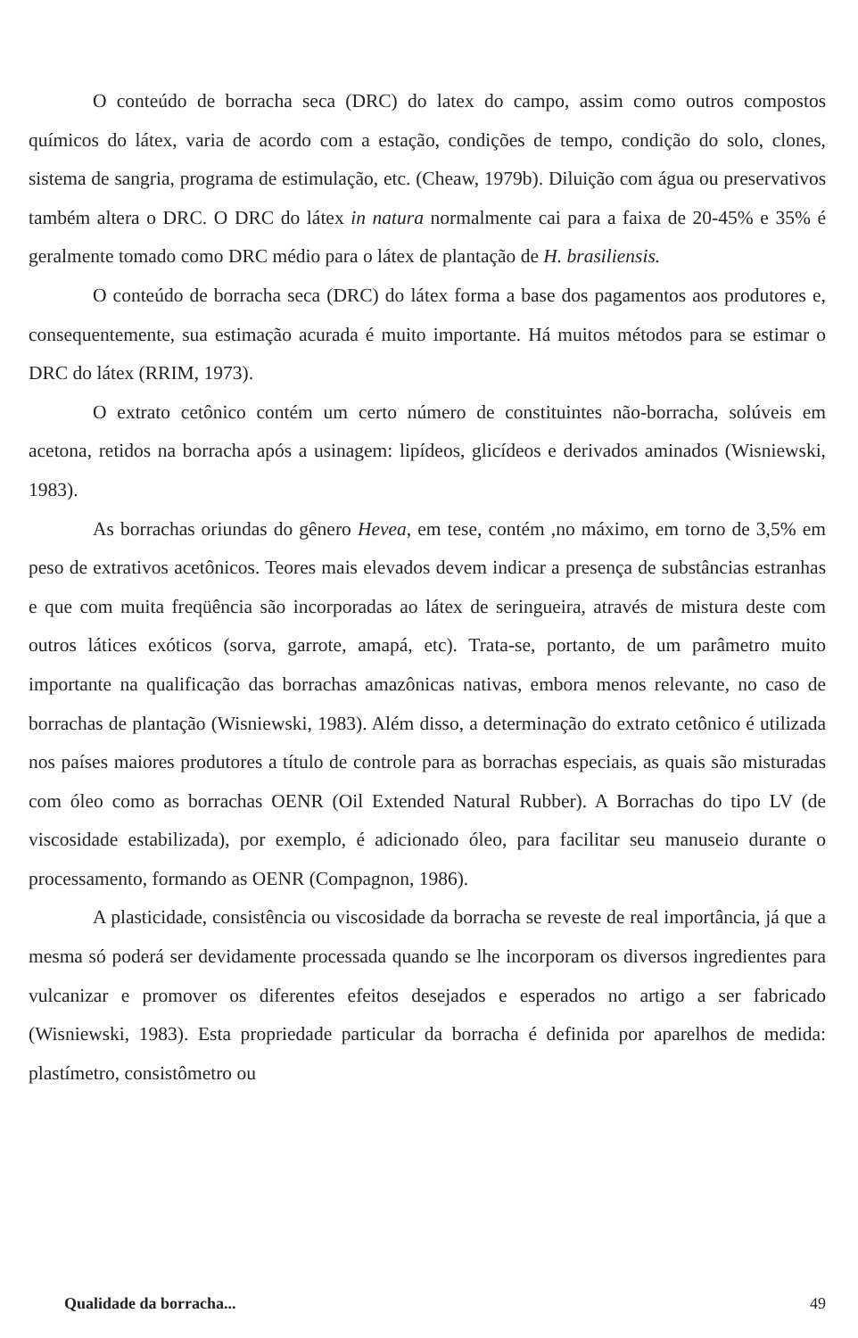O conteúdo de borracha seca (DRC) do latex do campo, assim como outros compostos químicos do látex, varia de acordo com a estação, condições de tempo, condição do solo, clones, sistema de sangria, programa de estimulação, etc. (Cheaw, 1979b). Diluição com água ou preservativos também altera o DRC. O DRC do látex in natura normalmente cai para a faixa de 20-45% e 35% é geralmente tomado como DRC médio para o látex de plantação de H. brasiliensis.
O conteúdo de borracha seca (DRC) do látex forma a base dos pagamentos aos produtores e, consequentemente, sua estimação acurada é muito importante. Há muitos métodos para se estimar o DRC do látex (RRIM, 1973).
O extrato cetônico contém um certo número de constituintes não-borracha, solúveis em acetona, retidos na borracha após a usinagem: lipídeos, glicídeos e derivados aminados (Wisniewski, 1983).
As borrachas oriundas do gênero Hevea, em tese, contém ,no máximo, em torno de 3,5% em peso de extrativos acetônicos. Teores mais elevados devem indicar a presença de substâncias estranhas e que com muita freqüência são incorporadas ao látex de seringueira, através de mistura deste com outros látices exóticos (sorva, garrote, amapá, etc). Trata-se, portanto, de um parâmetro muito importante na qualificação das borrachas amazônicas nativas, embora menos relevante, no caso de borrachas de plantação (Wisniewski, 1983). Além disso, a determinação do extrato cetônico é utilizada nos países maiores produtores a título de controle para as borrachas especiais, as quais são misturadas com óleo como as borrachas OENR (Oil Extended Natural Rubber). A Borrachas do tipo LV (de viscosidade estabilizada), por exemplo, é adicionado óleo, para facilitar seu manuseio durante o processamento, formando as OENR (Compagnon, 1986).
A plasticidade, consistência ou viscosidade da borracha se reveste de real importância, já que a mesma só poderá ser devidamente processada quando se lhe incorporam os diversos ingredientes para vulcanizar e promover os diferentes efeitos desejados e esperados no artigo a ser fabricado (Wisniewski, 1983). Esta propriedade particular da borracha é definida por aparelhos de medida: plastímetro, consistômetro ou
Qualidade da borracha... 49